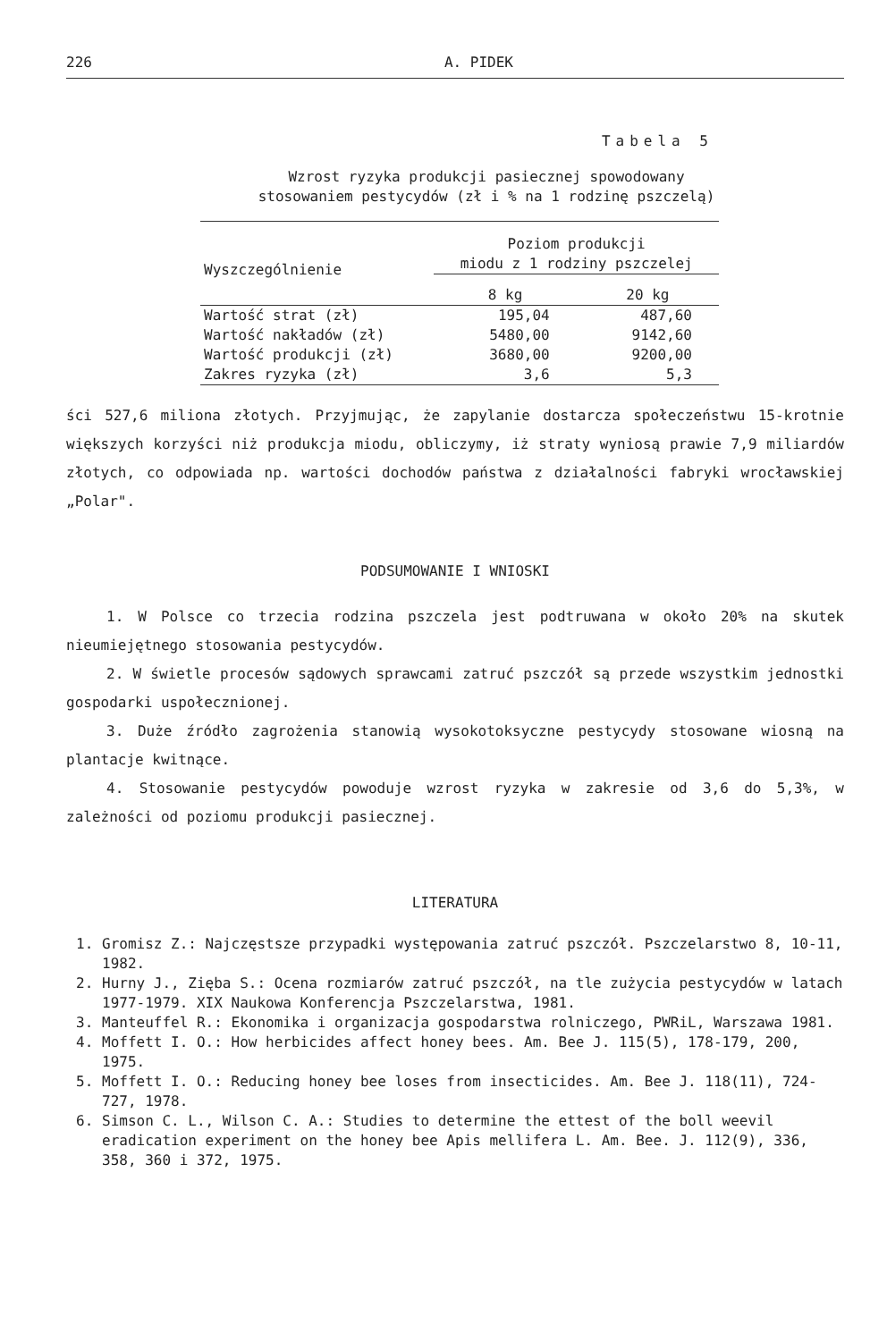226 A. PIDEK
Tabela 5
Wzrost ryzyka produkcji pasiecznej spowodowany
stosowaniem pestycydów (zł i % na 1 rodzinę pszczelą)
| Wyszczególnienie | Poziom produkcji miodu z 1 rodziny pszczelej | |
| --- | --- | --- |
| | 8 kg | 20 kg |
| Wartość strat (zł) | 195,04 | 487,60 |
| Wartość nakładów (zł) | 5480,00 | 9142,60 |
| Wartość produkcji (zł) | 3680,00 | 9200,00 |
| Zakres ryzyka (zł) | 3,6 | 5,3 |
ści 527,6 miliona złotych. Przyjmując, że zapylanie dostarcza społeczeństwu 15-krotnie większych korzyści niż produkcja miodu, obliczymy, iż straty wyniosą prawie 7,9 miliardów złotych, co odpowiada np. wartości dochodów państwa z działalności fabryki wrocławskiej „Polar".
PODSUMOWANIE I WNIOSKI
1. W Polsce co trzecia rodzina pszczela jest podtruwana w około 20% na skutek nieumiejętnego stosowania pestycydów.
2. W świetle procesów sądowych sprawcami zatruć pszczół są przede wszystkim jednostki gospodarki uspołecznionej.
3. Duże źródło zagrożenia stanowią wysokotoksyczne pestycydy stosowane wiosną na plantacje kwitnące.
4. Stosowanie pestycydów powoduje wzrost ryzyka w zakresie od 3,6 do 5,3%, w zależności od poziomu produkcji pasiecznej.
LITERATURA
1. Gromisz Z.: Najczęstsze przypadki występowania zatruć pszczół. Pszczelarstwo 8, 10-11, 1982.
2. Hurny J., Zięba S.: Ocena rozmiarów zatruć pszczół, na tle zużycia pestycydów w latach 1977-1979. XIX Naukowa Konferencja Pszczelarstwa, 1981.
3. Manteuffel R.: Ekonomika i organizacja gospodarstwa rolniczego, PWRiL, Warszawa 1981.
4. Moffett I. O.: How herbicides affect honey bees. Am. Bee J. 115(5), 178-179, 200, 1975.
5. Moffett I. O.: Reducing honey bee loses from insecticides. Am. Bee J. 118(11), 724-727, 1978.
6. Simson C. L., Wilson C. A.: Studies to determine the ettest of the boll weevil eradication experiment on the honey bee Apis mellifera L. Am. Bee. J. 112(9), 336, 358, 360 i 372, 1975.